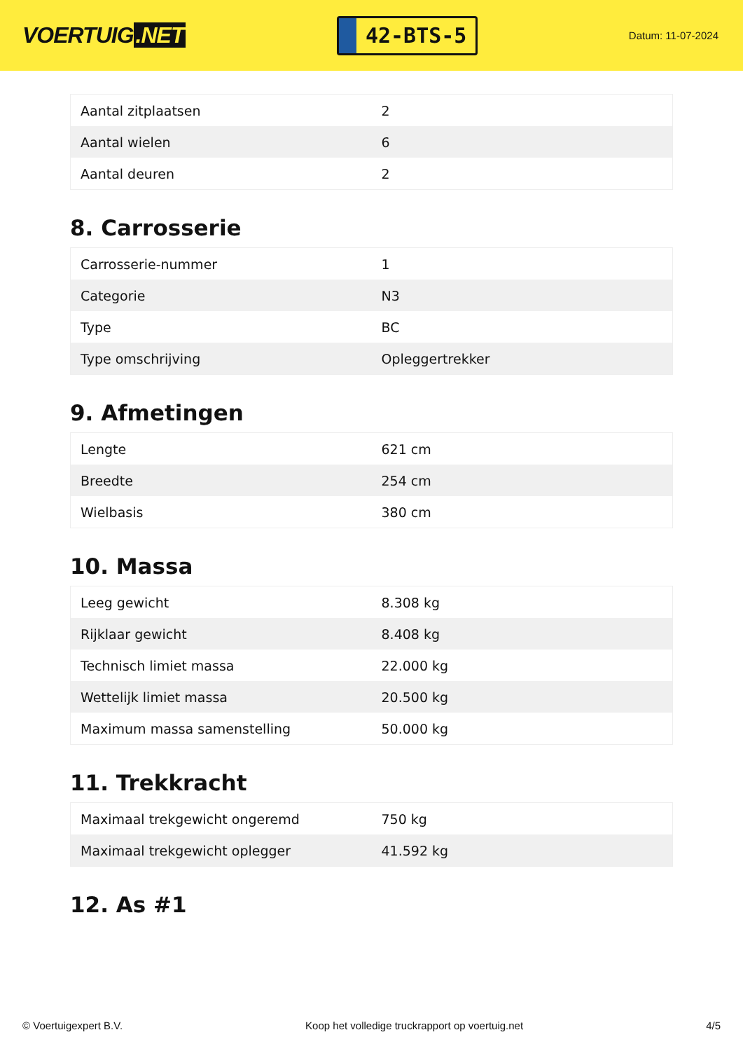VOERTUIG.NET
42-BTS-5
Datum: 11-07-2024
| Aantal zitplaatsen | 2 |
| Aantal wielen | 6 |
| Aantal deuren | 2 |
8. Carrosserie
| Carrosserie-nummer | 1 |
| Categorie | N3 |
| Type | BC |
| Type omschrijving | Opleggertrekker |
9. Afmetingen
| Lengte | 621 cm |
| Breedte | 254 cm |
| Wielbasis | 380 cm |
10. Massa
| Leeg gewicht | 8.308 kg |
| Rijklaar gewicht | 8.408 kg |
| Technisch limiet massa | 22.000 kg |
| Wettelijk limiet massa | 20.500 kg |
| Maximum massa samenstelling | 50.000 kg |
11. Trekkracht
| Maximaal trekgewicht ongeremd | 750 kg |
| Maximaal trekgewicht oplegger | 41.592 kg |
12. As #1
© Voertuigexpert B.V. Koop het volledige truckrapport op voertuig.net 4/5